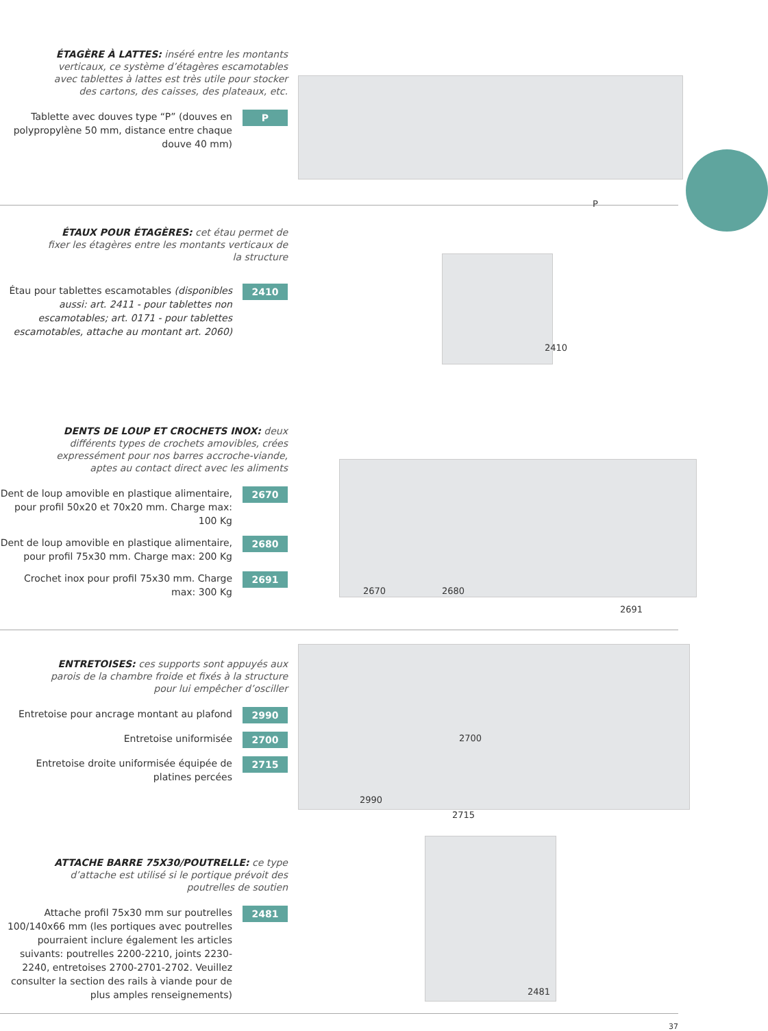ÉTAGÈRE À LATTES: inséré entre les montants verticaux, ce système d’étagères escamotables avec tablettes à lattes est très utile pour stocker des cartons, des caisses, des plateaux, etc.
Tablette avec douves type “P” (douves en polypropylène 50 mm, distance entre chaque douve 40 mm)
P
P
ÉTAUX POUR ÉTAGÈRES: cet étau permet de fixer les étagères entre les montants verticaux de la structure
Étau pour tablettes escamotables (disponibles aussi: art. 2411 - pour tablettes non escamotables; art. 0171 - pour tablettes escamotables, attache au montant art. 2060)
2410
2410
DENTS DE LOUP ET CROCHETS INOX: deux différents types de crochets amovibles, crées expressément pour nos barres accroche-viande, aptes au contact direct avec les aliments
Dent de loup amovible en plastique alimentaire, pour profil 50x20 et 70x20 mm. Charge max: 100 Kg
2670
Dent de loup amovible en plastique alimentaire, pour profil 75x30 mm. Charge max: 200 Kg
2680
Crochet inox pour profil 75x30 mm. Charge max: 300 Kg
2691
2670 2680
2691
ENTRETOISES: ces supports sont appuyés aux parois de la chambre froide et fixés à la structure pour lui empêcher d’osciller
Entretoise pour ancrage montant au plafond
2990
Entretoise uniformisée 2700
Entretoise droite uniformisée équipée de platines percées
2715
2990
2700
2715
ATTACHE BARRE 75X30/POUTRELLE: ce type d’attache est utilisé si le portique prévoit des poutrelles de soutien
Attache profil 75x30 mm sur poutrelles 100/140x66 mm (les portiques avec poutrelles pourraient inclure également les articles suivants: poutrelles 2200-2210, joints 2230-2240, entretoises 2700-2701-2702. Veuillez consulter la section des rails à viande pour de plus amples renseignements)
2481
2481
37